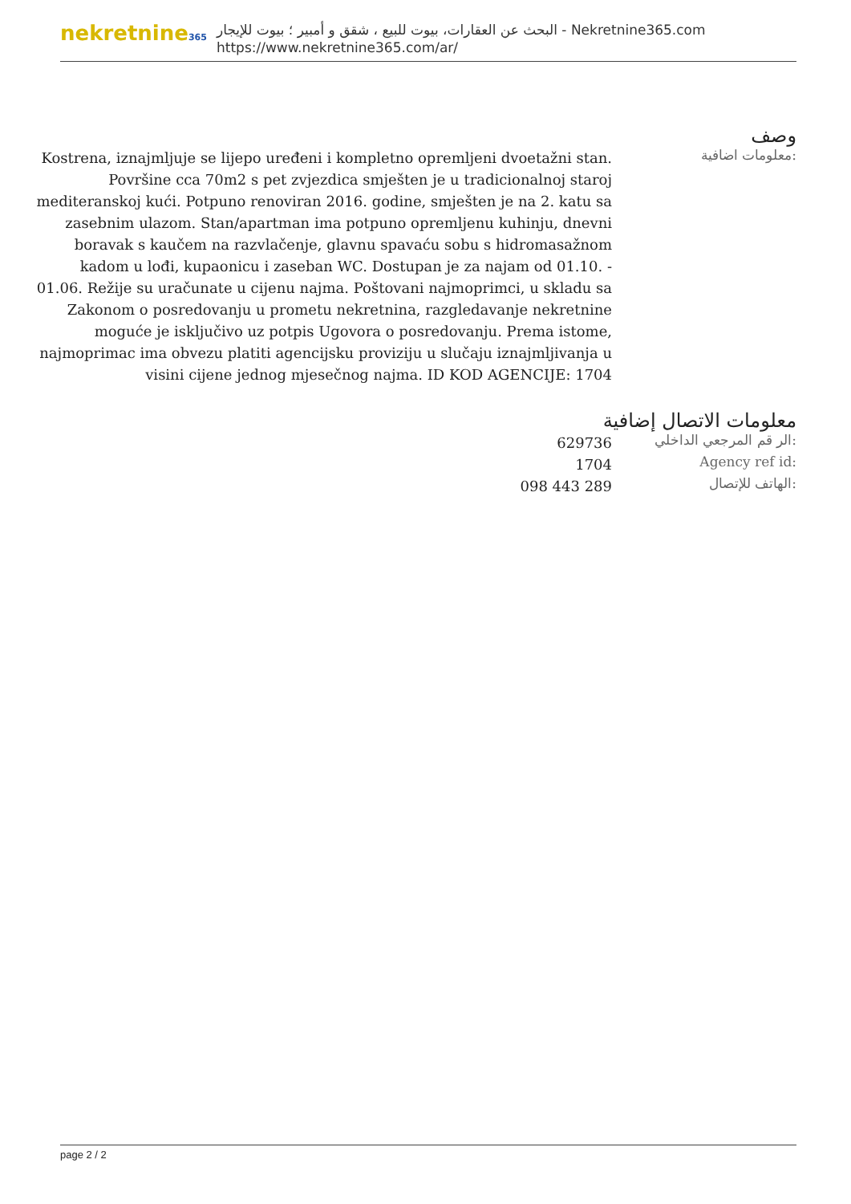nekretnine365
البحث عن العقارات، بيوت للبيع ، شقق و أمبير ؛ بيوت للإيجار - Nekretnine365.com
https://www.nekretnine365.com/ar/
وصف
معلومات اضافية:
Kostrena, iznajmljuje se lijepo uređeni i kompletno opremljeni dvoetažni stan. Površine cca 70m2 s pet zvjezdica smješten je u tradicionalnoj staroj mediteranskoj kući. Potpuno renoviran 2016. godine, smješten je na 2. katu sa zasebnim ulazom. Stan/apartman ima potpuno opremljenu kuhinju, dnevni boravak s kaučem na razvlačenje, glavnu spavaću sobu s hidromasažnom kadom u lođi, kupaonicu i zaseban WC. Dostupan je za najam od 01.10. - 01.06. Režije su uračunate u cijenu najma. Poštovani najmoprimci, u skladu sa Zakonom o posredovanju u prometu nekretnina, razgledavanje nekretnine moguće je isključivo uz potpis Ugovora o posredovanju. Prema istome, najmoprimac ima obvezu platiti agencijsku proviziju u slučaju iznajmljivanja u visini cijene jednog mjesečnog najma. ID KOD AGENCIJE: 1704
معلومات الاتصال إضافية
الر قم المرجعي الداخلي:
629736
Agency ref id:
1704
الهاتف للإتصال:
098 443 289
page 2 / 2